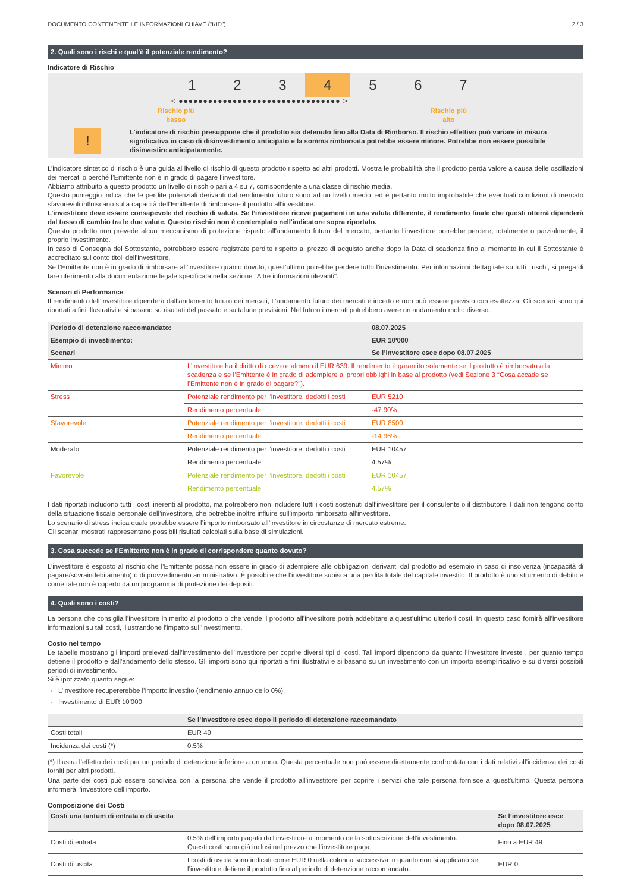DOCUMENTO CONTENENTE LE INFORMAZIONI CHIAVE (“KID”) 2 / 3
2. Quali sono i rischi e qual'è il potenziale rendimento?
Indicatore di Rischio
1 2 3 4 5 6 7
< ●●●●●●●●●●●●●●●●●●●●●●●●●●●●●●●●● >
Rischio più
basso Rischio più
alto
!
L'indicatore di rischio presuppone che il prodotto sia detenuto fino alla Data di Rimborso. Il rischio effettivo può variare in misura significativa in caso di disinvestimento anticipato e la somma rimborsata potrebbe essere minore. Potrebbe non essere possibile disinvestire anticipatamente.
L’indicatore sintetico di rischio è una guida al livello di rischio di questo prodotto rispetto ad altri prodotti. Mostra le probabilità che il prodotto perda valore a causa delle oscillazioni dei mercati o perché l’Emittente non è in grado di pagare l’investitore.
Abbiamo attribuito a questo prodotto un livello di rischio pari a 4 su 7, corrispondente a una classe di rischio media.
Questo punteggio indica che le perdite potenziali derivanti dal rendimento futuro sono ad un livello medio, ed è pertanto molto improbabile che eventuali condizioni di mercato sfavorevoli influiscano sulla capacità dell’Emittente di rimborsare il prodotto all’investitore.
L’investitore deve essere consapevole del rischio di valuta. Se l’investitore riceve pagamenti in una valuta differente, il rendimento finale che questi otterrà dipenderà dal tasso di cambio tra le due valute. Questo rischio non è contemplato nell'indicatore sopra riportato.
Questo prodotto non prevede alcun meccanismo di protezione rispetto all'andamento futuro del mercato, pertanto l’investitore potrebbe perdere, totalmente o parzialmente, il proprio investimento.
In caso di Consegna del Sottostante, potrebbero essere registrate perdite rispetto al prezzo di acquisto anche dopo la Data di scadenza fino al momento in cui il Sottostante è accreditato sul conto titoli dell’investitore.
Se l’Emittente non è in grado di rimborsare all’investitore quanto dovuto, quest’ultimo potrebbe perdere tutto l’investimento. Per informazioni dettagliate su tutti i rischi, si prega di fare riferimento alla documentazione legale specificata nella sezione "Altre informazioni rilevanti".
Scenari di Performance
Il rendimento dell’investitore dipenderà dall’andamento futuro dei mercati, L’andamento futuro dei mercati è incerto e non può essere previsto con esattezza. Gli scenari sono qui riportati a fini illustrativi e si basano su risultati del passato e su talune previsioni. Nel futuro i mercati potrebbero avere un andamento molto diverso.
| Periodo di detenzione raccomandato: | | 08.07.2025 |
| --- | --- | --- |
| Esempio di investimento: | | EUR 10'000 |
| Scenari | | Se l’investitore esce dopo 08.07.2025 |
| Minimo | L’investitore ha il diritto di ricevere almeno il EUR 639. Il rendimento è garantito solamente se il prodotto è rimborsato alla scadenza e se l’Emittente è in grado di adempiere ai propri obblighi in base al prodotto (vedi Sezione 3 “Cosa accade se l’Emittente non è in grado di pagare?"). | |
| Stress | Potenziale rendimento per l'investitore, dedotti i costi | EUR 5210 |
| | Rendimento percentuale | -47.90% |
| Sfavorevole | Potenziale rendimento per l'investitore, dedotti i costi | EUR 8500 |
| | Rendimento percentuale | -14.96% |
| Moderato | Potenziale rendimento per l'investitore, dedotti i costi | EUR 10457 |
| | Rendimento percentuale | 4.57% |
| Favorevole | Potenziale rendimento per l'investitore, dedotti i costi | EUR 10457 |
| | Rendimento percentuale | 4.57% |
I dati riportati includono tutti i costi inerenti al prodotto, ma potrebbero non includere tutti i costi sostenuti dall’investitore per il consulente o il distributore. I dati non tengono conto della situazione fiscale personale dell’investitore, che potrebbe inoltre influire sull’importo rimborsato all’investitore.
Lo scenario di stress indica quale potrebbe essere l’importo rimborsato all’investitore in circostanze di mercato estreme.
Gli scenari mostrati rappresentano possibili risultati calcolati sulla base di simulazioni.
3. Cosa succede se l’Emittente non è in grado di corrispondere quanto dovuto?
L’investitore è esposto al rischio che l’Emittente possa non essere in grado di adempiere alle obbligazioni derivanti dal prodotto ad esempio in caso di insolvenza (incapacità di pagare/sovraindebitamento) o di provvedimento amministrativo. È possibile che l’investitore subisca una perdita totale del capitale investito. Il prodotto è uno strumento di debito e come tale non è coperto da un programma di protezione dei depositi.
4. Quali sono i costi?
La persona che consiglia l’investitore in merito al prodotto o che vende il prodotto all’investitore potrà addebitare a quest’ultimo ulteriori costi. In questo caso fornirà all’investitore informazioni su tali costi, illustrandone l’impatto sull’investimento.
Costo nel tempo
Le tabelle mostrano gli importi prelevati dall’investimento dell’investitore per coprire diversi tipi di costi. Tali importi dipendono da quanto l’investitore investe , per quanto tempo detiene il prodotto e dall’andamento dello stesso. Gli importi sono qui riportati a fini illustrativi e si basano su un investimento con un importo esemplificativo e su diversi possibili periodi di investimento.
Si è ipotizzato quanto segue:
L’investitore recupererebbe l’importo investito (rendimento annuo dello 0%).
Investimento di EUR 10'000
| | Se l’investitore esce dopo il periodo di detenzione raccomandato |
| --- | --- |
| Costi totali | EUR 49 |
| Incidenza dei costi (*) | 0.5% |
(*) Illustra l’effetto dei costi per un periodo di detenzione inferiore a un anno. Questa percentuale non può essere direttamente confrontata con i dati relativi all’incidenza dei costi forniti per altri prodotti.
Una parte dei costi può essere condivisa con la persona che vende il prodotto all’investitore per coprire i servizi che tale persona fornisce a quest’ultimo. Questa persona informerà l’investitore dell’importo.
Composizione dei Costi
| Costi una tantum di entrata o di uscita | | Se l’investitore esce dopo 08.07.2025 |
| --- | --- | --- |
| Costi di entrata | 0.5% dell’importo pagato dall’investitore al momento della sottoscrizione dell’investimento. Questi costi sono già inclusi nel prezzo che l’investitore paga. | Fino a EUR 49 |
| Costi di uscita | I costi di uscita sono indicati come EUR 0 nella colonna successiva in quanto non si applicano se l’investitore detiene il prodotto fino al periodo di detenzione raccomandato. | EUR 0 |